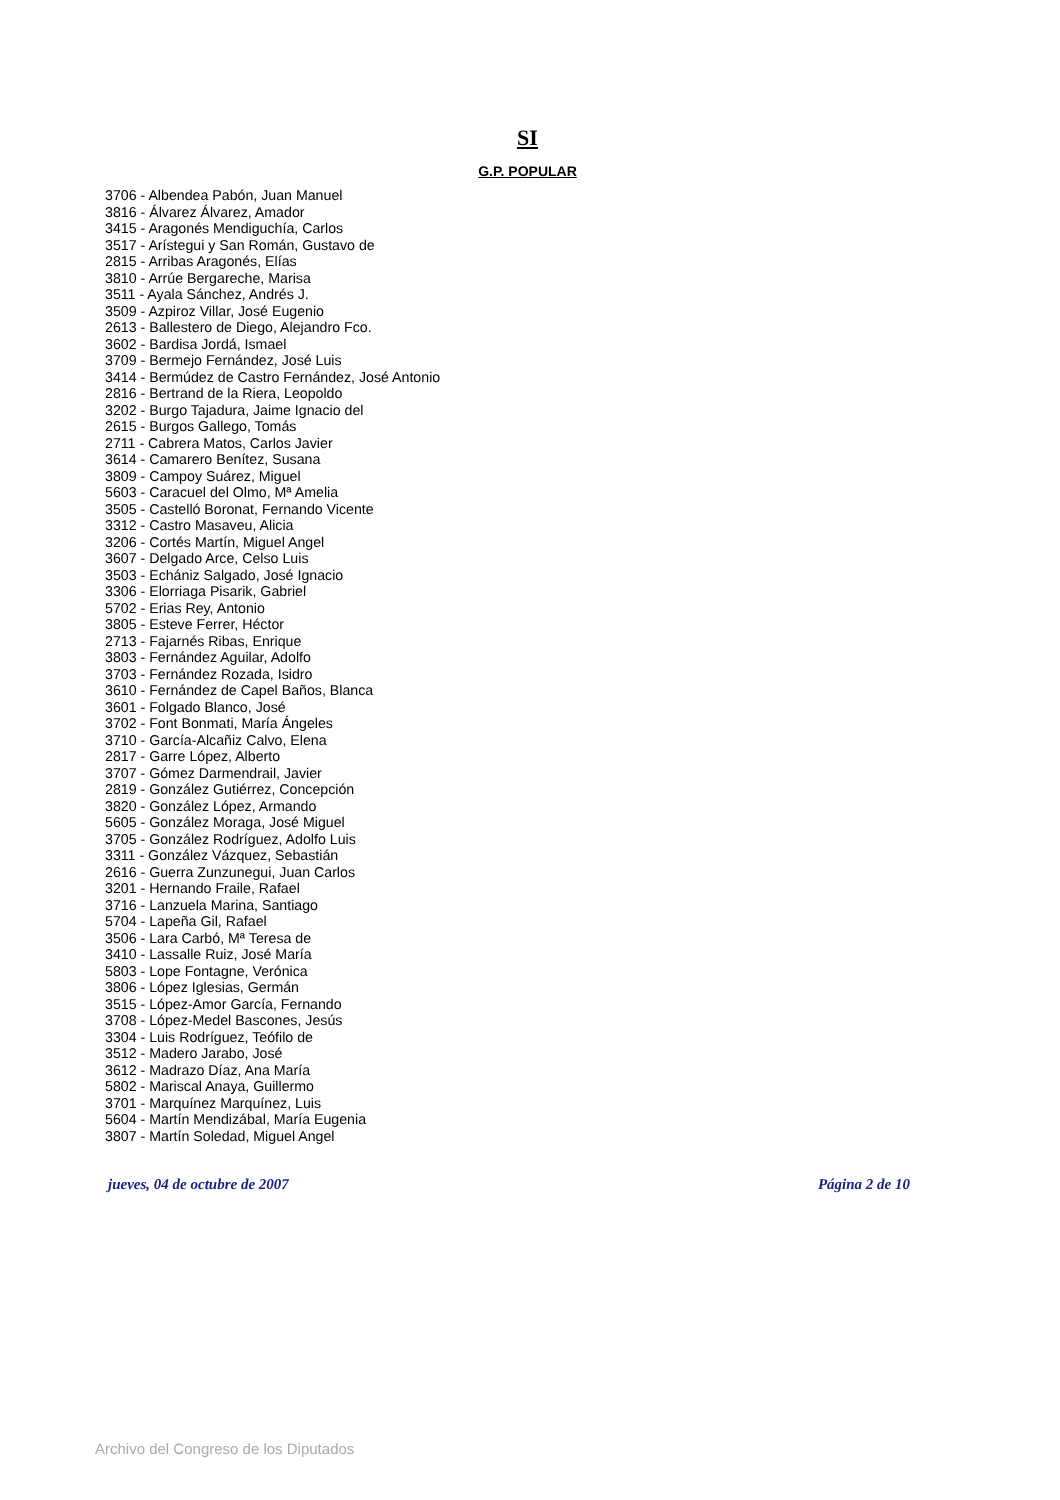SI
G.P. POPULAR
3706 - Albendea Pabón, Juan Manuel
3816 - Álvarez Álvarez, Amador
3415 - Aragonés Mendiguchía, Carlos
3517 - Arístegui y San Román, Gustavo de
2815 - Arribas Aragonés, Elías
3810 - Arrúe Bergareche, Marisa
3511 - Ayala Sánchez, Andrés J.
3509 - Azpiroz Villar, José Eugenio
2613 - Ballestero de Diego, Alejandro Fco.
3602 - Bardisa Jordá, Ismael
3709 - Bermejo Fernández, José Luis
3414 - Bermúdez de Castro Fernández, José Antonio
2816 - Bertrand de la Riera, Leopoldo
3202 - Burgo Tajadura, Jaime Ignacio del
2615 - Burgos Gallego, Tomás
2711 - Cabrera Matos, Carlos Javier
3614 - Camarero Benítez, Susana
3809 - Campoy Suárez, Miguel
5603 - Caracuel del Olmo, Mª Amelia
3505 - Castelló Boronat, Fernando Vicente
3312 - Castro Masaveu, Alicia
3206 - Cortés Martín, Miguel Angel
3607 - Delgado Arce, Celso Luis
3503 - Echániz Salgado, José Ignacio
3306 - Elorriaga Pisarik, Gabriel
5702 - Erias Rey, Antonio
3805 - Esteve Ferrer, Héctor
2713 - Fajarnés Ribas, Enrique
3803 - Fernández Aguilar, Adolfo
3703 - Fernández Rozada, Isidro
3610 - Fernández de Capel Baños, Blanca
3601 - Folgado Blanco, José
3702 - Font Bonmati, María Ángeles
3710 - García-Alcañiz Calvo, Elena
2817 - Garre López, Alberto
3707 - Gómez Darmendrail, Javier
2819 - González Gutiérrez, Concepción
3820 - González López, Armando
5605 - González Moraga, José Miguel
3705 - González Rodríguez, Adolfo Luis
3311 - González Vázquez, Sebastián
2616 - Guerra Zunzunegui, Juan Carlos
3201 - Hernando Fraile, Rafael
3716 - Lanzuela Marina, Santiago
5704 - Lapeña Gil, Rafael
3506 - Lara Carbó, Mª Teresa de
3410 - Lassalle Ruiz, José María
5803 - Lope Fontagne, Verónica
3806 - López Iglesias, Germán
3515 - López-Amor García, Fernando
3708 - López-Medel Bascones, Jesús
3304 - Luis Rodríguez, Teófilo de
3512 - Madero Jarabo, José
3612 - Madrazo Díaz, Ana María
5802 - Mariscal Anaya, Guillermo
3701 - Marquínez Marquínez, Luis
5604 - Martín Mendizábal, María Eugenia
3807 - Martín Soledad, Miguel Angel
jueves, 04 de octubre de 2007 Página 2 de 10
Archivo del Congreso de los Diputados